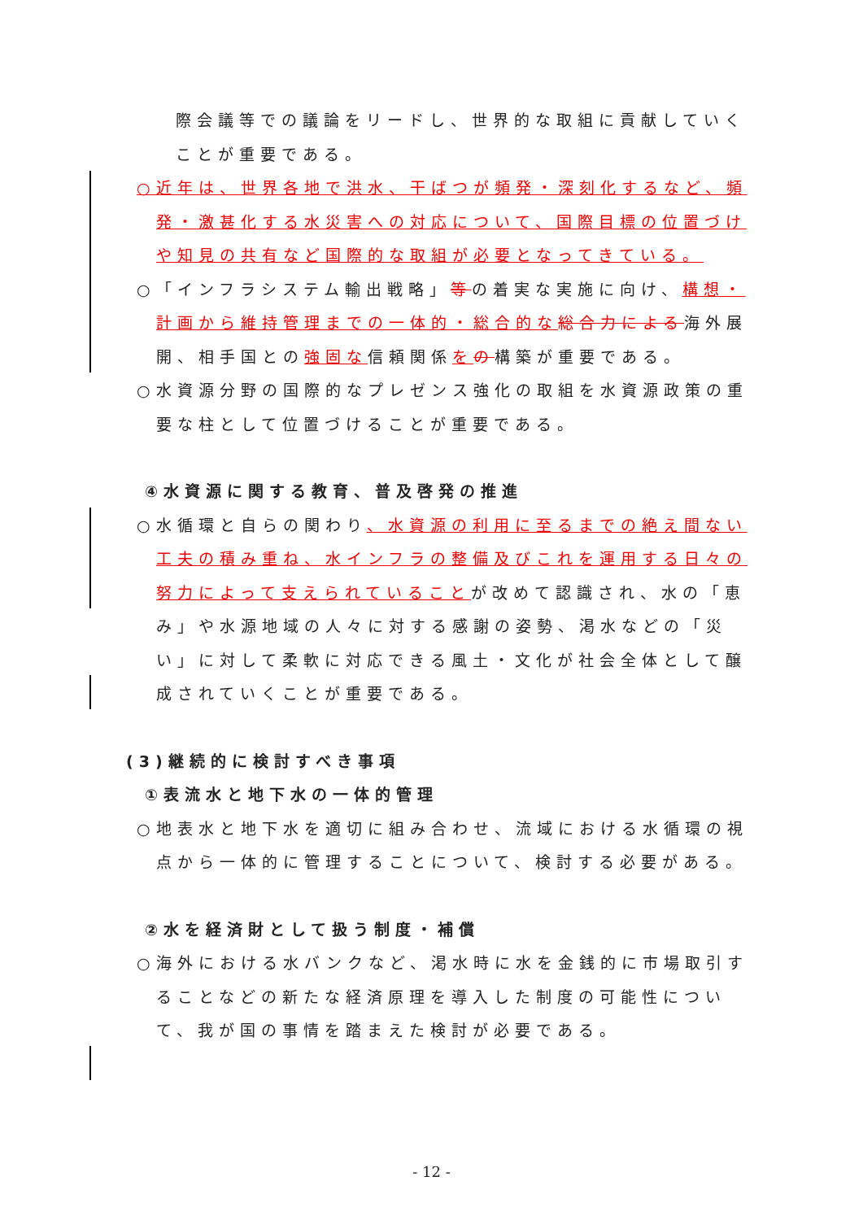際会議等での議論をリードし、世界的な取組に貢献していくことが重要である。
○近年は、世界各地で洪水、干ばつが頻発・深刻化するなど、頻発・激甚化する水災害への対応について、国際目標の位置づけや知見の共有など国際的な取組が必要となってきている。
○「インフラシステム輸出戦略」等の着実な実施に向け、構想・計画から維持管理までの一体的・総合的な 総合力による海外展開、相手国との強固な信頼関係をの構築が重要である。
○水資源分野の国際的なプレゼンス強化の取組を水資源政策の重要な柱として位置づけることが重要である。
④水資源に関する教育、普及啓発の推進
○水循環と自らの関わり、水資源の利用に至るまでの絶え間ない工夫の積み重ね、水インフラの整備及びこれを運用する日々の努力によって支えられていることが改めて認識され、水の「恵み」や水源地域の人々に対する感謝の姿勢、渇水などの「災い」に対して柔軟に対応できる風土・文化が社会全体として醸成されていくことが重要である。
(3)継続的に検討すべき事項
①表流水と地下水の一体的管理
○地表水と地下水を適切に組み合わせ、流域における水循環の視点から一体的に管理することについて、検討する必要がある。
②水を経済財として扱う制度・補償
○海外における水バンクなど、渇水時に水を金銭的に市場取引することなどの新たな経済原理を導入した制度の可能性について、我が国の事情を踏まえた検討が必要である。
- 12 -